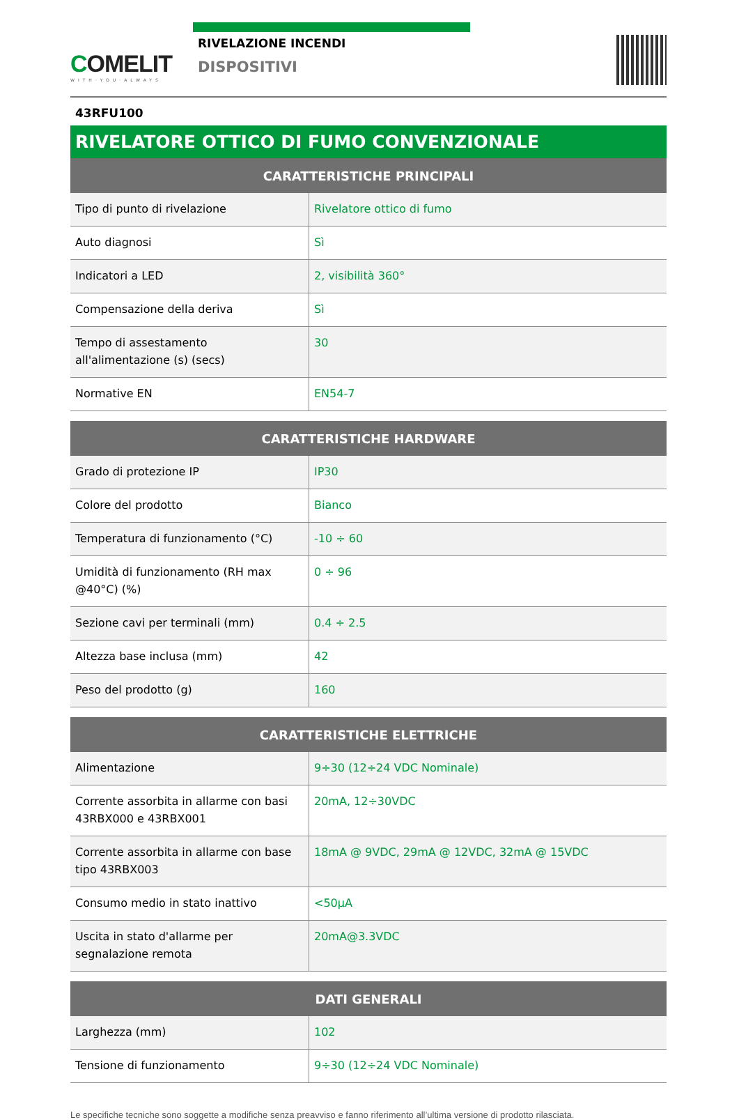COMELIT
WITH·YOU·ALWAYS
RIVELAZIONE INCENDI
DISPOSITIVI
43RFU100
RIVELATORE OTTICO DI FUMO CONVENZIONALE
| CARATTERISTICHE PRINCIPALI | |
| --- | --- |
| Tipo di punto di rivelazione | Rivelatore ottico di fumo |
| Auto diagnosi | Sì |
| Indicatori a LED | 2, visibilità 360° |
| Compensazione della deriva | Sì |
| Tempo di assestamento all'alimentazione (s) (secs) | 30 |
| Normative EN | EN54-7 |
| CARATTERISTICHE HARDWARE | |
| --- | --- |
| Grado di protezione IP | IP30 |
| Colore del prodotto | Bianco |
| Temperatura di funzionamento (°C) | -10 ÷ 60 |
| Umidità di funzionamento (RH max @40°C) (%) | 0 ÷ 96 |
| Sezione cavi per terminali (mm) | 0.4 ÷ 2.5 |
| Altezza base inclusa (mm) | 42 |
| Peso del prodotto (g) | 160 |
| CARATTERISTICHE ELETTRICHE | |
| --- | --- |
| Alimentazione | 9÷30 (12÷24 VDC Nominale) |
| Corrente assorbita in allarme con basi 43RBX000 e 43RBX001 | 20mA, 12÷30VDC |
| Corrente assorbita in allarme con base tipo 43RBX003 | 18mA @ 9VDC, 29mA @ 12VDC, 32mA @ 15VDC |
| Consumo medio in stato inattivo | <50µA |
| Uscita in stato d'allarme per segnalazione remota | 20mA@3.3VDC |
| DATI GENERALI | |
| --- | --- |
| Larghezza (mm) | 102 |
| Tensione di funzionamento | 9÷30 (12÷24 VDC Nominale) |
Le specifiche tecniche sono soggette a modifiche senza preavviso e fanno riferimento all’ultima versione di prodotto rilasciata.